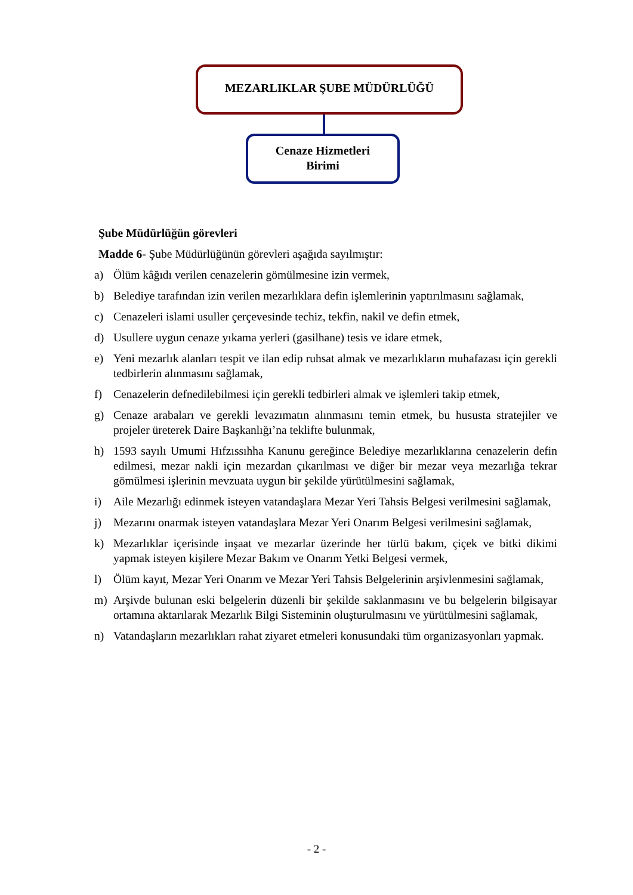MEZARLIKLAR ŞUBE MÜDÜRLÜĞÜ
Cenaze Hizmetleri
Birimi
Şube Müdürlüğün görevleri
Madde 6- Şube Müdürlüğünün görevleri aşağıda sayılmıştır:
a) Ölüm kâğıdı verilen cenazelerin gömülmesine izin vermek,
b) Belediye tarafından izin verilen mezarlıklara defin işlemlerinin yaptırılmasını sağlamak,
c) Cenazeleri islami usuller çerçevesinde techiz, tekfin, nakil ve defin etmek,
d) Usullere uygun cenaze yıkama yerleri (gasilhane) tesis ve idare etmek,
e) Yeni mezarlık alanları tespit ve ilan edip ruhsat almak ve mezarlıkların muhafazası için gerekli tedbirlerin alınmasını sağlamak,
f) Cenazelerin defnedilebilmesi için gerekli tedbirleri almak ve işlemleri takip etmek,
g) Cenaze arabaları ve gerekli levazımatın alınmasını temin etmek, bu hususta stratejiler ve projeler üreterek Daire Başkanlığı’na teklifte bulunmak,
h) 1593 sayılı Umumi Hıfzıssıhha Kanunu gereğince Belediye mezarlıklarına cenazelerin defin edilmesi, mezar nakli için mezardan çıkarılması ve diğer bir mezar veya mezarlığa tekrar gömülmesi işlerinin mevzuata uygun bir şekilde yürütülmesini sağlamak,
i) Aile Mezarlığı edinmek isteyen vatandaşlara Mezar Yeri Tahsis Belgesi verilmesini sağlamak,
j) Mezarını onarmak isteyen vatandaşlara Mezar Yeri Onarım Belgesi verilmesini sağlamak,
k) Mezarlıklar içerisinde inşaat ve mezarlar üzerinde her türlü bakım, çiçek ve bitki dikimi yapmak isteyen kişilere Mezar Bakım ve Onarım Yetki Belgesi vermek,
l) Ölüm kayıt, Mezar Yeri Onarım ve Mezar Yeri Tahsis Belgelerinin arşivlenmesini sağlamak,
m) Arşivde bulunan eski belgelerin düzenli bir şekilde saklanmasını ve bu belgelerin bilgisayar ortamına aktarılarak Mezarlık Bilgi Sisteminin oluşturulmasını ve yürütülmesini sağlamak,
n) Vatandaşların mezarlıkları rahat ziyaret etmeleri konusundaki tüm organizasyonları yapmak.
- 2 -